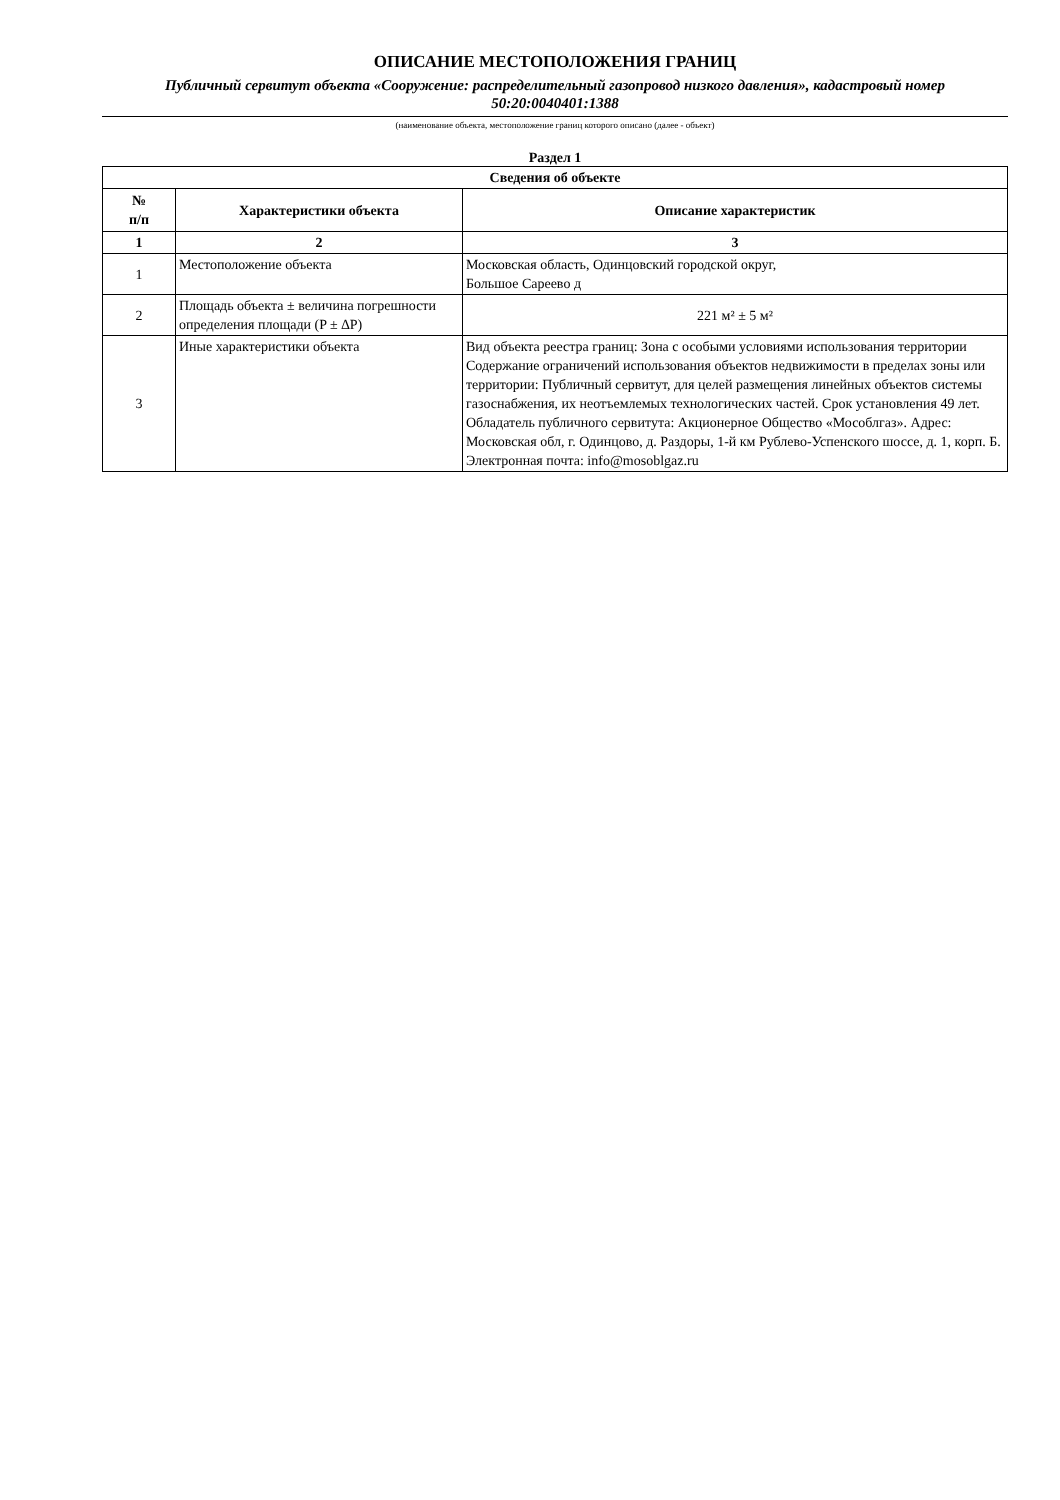ОПИСАНИЕ МЕСТОПОЛОЖЕНИЯ ГРАНИЦ
Публичный сервитут объекта «Сооружение: распределительный газопровод низкого давления», кадастровый номер 50:20:0040401:1388
(наименование объекта, местоположение границ которого описано (далее - объект)
Раздел 1
| Сведения об объекте | | |
| --- | --- | --- |
| № п/п | Характеристики объекта | Описание характеристик |
| 1 | 2 | 3 |
| 1 | Местоположение объекта | Московская область, Одинцовский городской округ, Большое Сареево д |
| 2 | Площадь объекта ± величина погрешности определения площади (P ± ∆P) | 221 м² ± 5 м² |
| 3 | Иные характеристики объекта | Вид объекта реестра границ: Зона с особыми условиями использования территории Содержание ограничений использования объектов недвижимости в пределах зоны или территории: Публичный сервитут, для целей размещения линейных объектов системы газоснабжения, их неотъемлемых технологических частей. Срок установления 49 лет. Обладатель публичного сервитута: Акционерное Общество «Мособлгаз». Адрес: Московская обл, г. Одинцово, д. Раздоры, 1-й км Рублево-Успенского шоссе, д. 1, корп. Б. Электронная почта: info@mosoblgaz.ru |